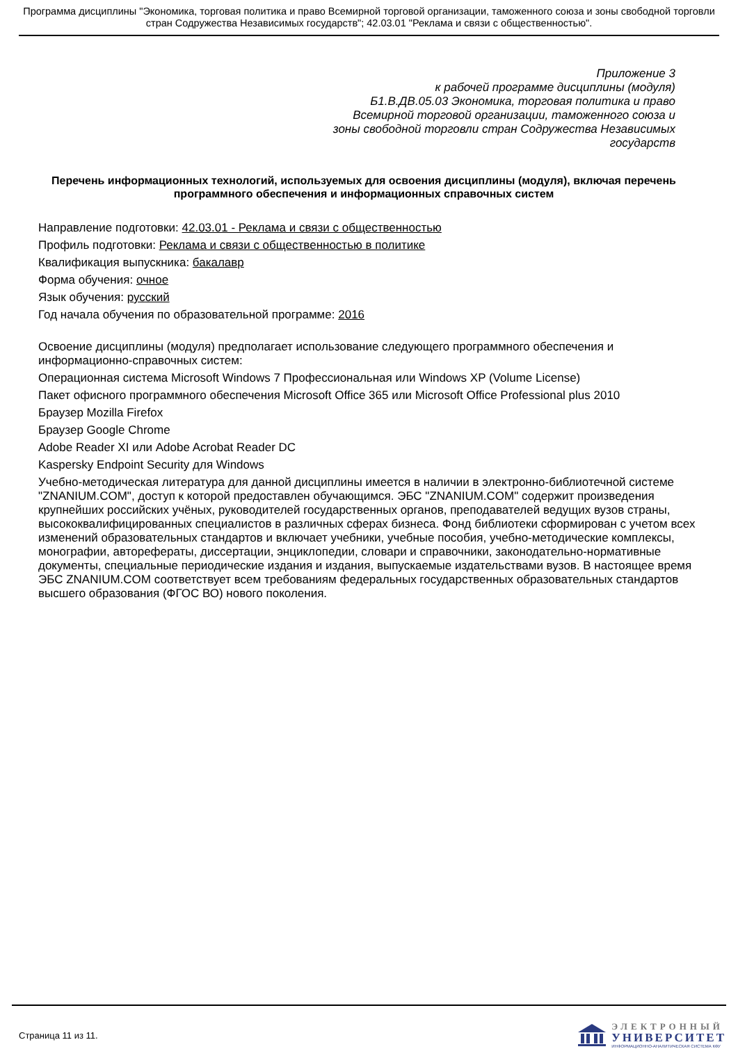Программа дисциплины "Экономика, торговая политика и право Всемирной торговой организации, таможенного союза и зоны свободной торговли стран Содружества Независимых государств"; 42.03.01 "Реклама и связи с общественностью".
Приложение 3
к рабочей программе дисциплины (модуля)
Б1.В.ДВ.05.03 Экономика, торговая политика и право
Всемирной торговой организации, таможенного союза и
зоны свободной торговли стран Содружества Независимых
государств
Перечень информационных технологий, используемых для освоения дисциплины (модуля), включая перечень программного обеспечения и информационных справочных систем
Направление подготовки: 42.03.01 - Реклама и связи с общественностью
Профиль подготовки: Реклама и связи с общественностью в политике
Квалификация выпускника: бакалавр
Форма обучения: очное
Язык обучения: русский
Год начала обучения по образовательной программе: 2016
Освоение дисциплины (модуля) предполагает использование следующего программного обеспечения и информационно-справочных систем:
Операционная система Microsoft Windows 7 Профессиональная или Windows XP (Volume License)
Пакет офисного программного обеспечения Microsoft Office 365 или Microsoft Office Professional plus 2010
Браузер Mozilla Firefox
Браузер Google Chrome
Adobe Reader XI или Adobe Acrobat Reader DC
Kaspersky Endpoint Security для Windows
Учебно-методическая литература для данной дисциплины имеется в наличии в электронно-библиотечной системе "ZNANIUM.COM", доступ к которой предоставлен обучающимся. ЭБС "ZNANIUM.COM" содержит произведения крупнейших российских учёных, руководителей государственных органов, преподавателей ведущих вузов страны, высококвалифицированных специалистов в различных сферах бизнеса. Фонд библиотеки сформирован с учетом всех изменений образовательных стандартов и включает учебники, учебные пособия, учебно-методические комплексы, монографии, авторефераты, диссертации, энциклопедии, словари и справочники, законодательно-нормативные документы, специальные периодические издания и издания, выпускаемые издательствами вузов. В настоящее время ЭБС ZNANIUM.COM соответствует всем требованиям федеральных государственных образовательных стандартов высшего образования (ФГОС ВО) нового поколения.
Страница 11 из 11.
ЭЛЕКТРОННЫЙ
УНИВЕРСИТЕТ
ИНФОРМАЦИОННО-АНАЛИТИЧЕСКАЯ СИСТЕМА КФУ